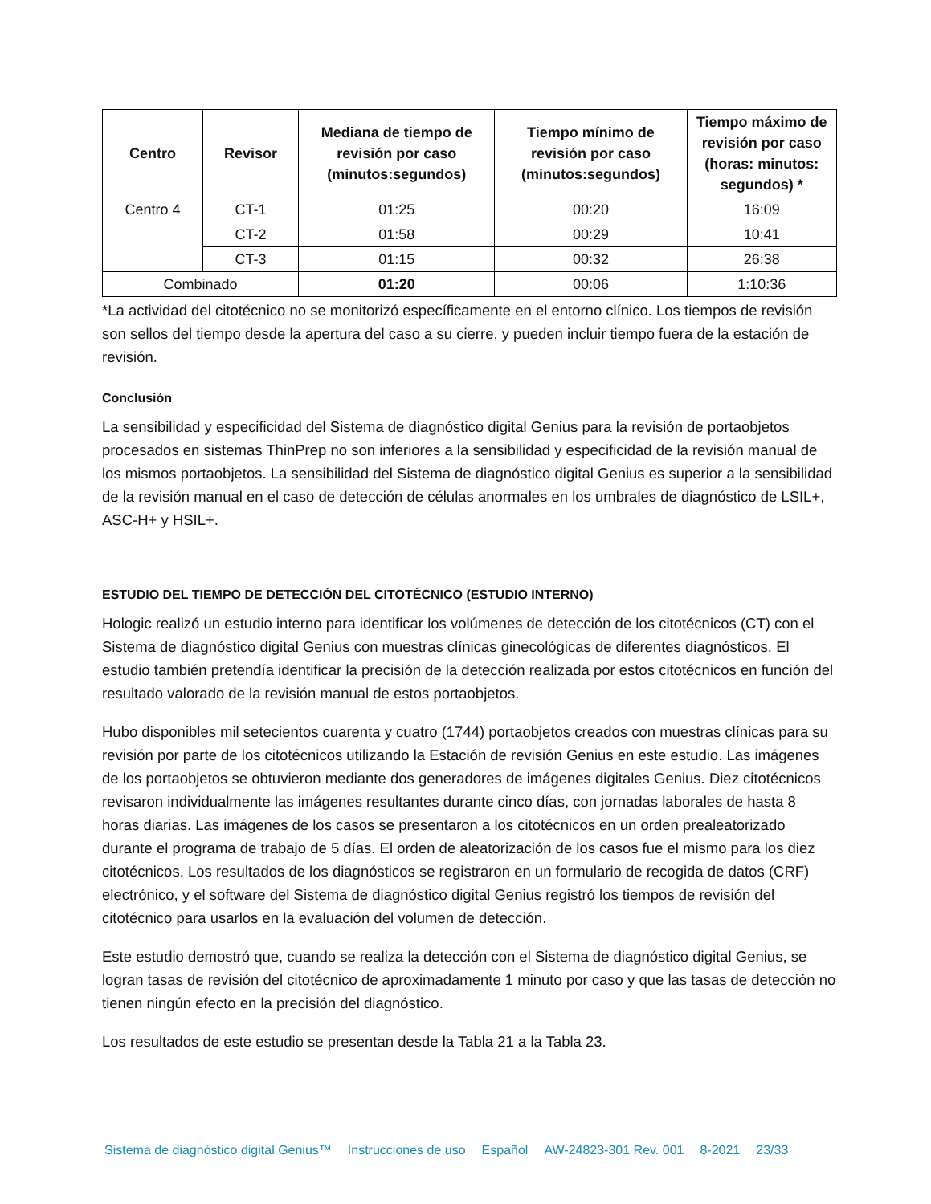| Centro | Revisor | Mediana de tiempo de revisión por caso (minutos:segundos) | Tiempo mínimo de revisión por caso (minutos:segundos) | Tiempo máximo de revisión por caso (horas: minutos: segundos) * |
| --- | --- | --- | --- | --- |
| Centro 4 | CT-1 | 01:25 | 00:20 | 16:09 |
| | CT-2 | 01:58 | 00:29 | 10:41 |
| | CT-3 | 01:15 | 00:32 | 26:38 |
| Combinado | | 01:20 | 00:06 | 1:10:36 |
*La actividad del citotécnico no se monitorizó específicamente en el entorno clínico. Los tiempos de revisión son sellos del tiempo desde la apertura del caso a su cierre, y pueden incluir tiempo fuera de la estación de revisión.
Conclusión
La sensibilidad y especificidad del Sistema de diagnóstico digital Genius para la revisión de portaobjetos procesados en sistemas ThinPrep no son inferiores a la sensibilidad y especificidad de la revisión manual de los mismos portaobjetos. La sensibilidad del Sistema de diagnóstico digital Genius es superior a la sensibilidad de la revisión manual en el caso de detección de células anormales en los umbrales de diagnóstico de LSIL+, ASC-H+ y HSIL+.
ESTUDIO DEL TIEMPO DE DETECCIÓN DEL CITOTÉCNICO (ESTUDIO INTERNO)
Hologic realizó un estudio interno para identificar los volúmenes de detección de los citotécnicos (CT) con el Sistema de diagnóstico digital Genius con muestras clínicas ginecológicas de diferentes diagnósticos. El estudio también pretendía identificar la precisión de la detección realizada por estos citotécnicos en función del resultado valorado de la revisión manual de estos portaobjetos.
Hubo disponibles mil setecientos cuarenta y cuatro (1744) portaobjetos creados con muestras clínicas para su revisión por parte de los citotécnicos utilizando la Estación de revisión Genius en este estudio. Las imágenes de los portaobjetos se obtuvieron mediante dos generadores de imágenes digitales Genius. Diez citotécnicos revisaron individualmente las imágenes resultantes durante cinco días, con jornadas laborales de hasta 8 horas diarias. Las imágenes de los casos se presentaron a los citotécnicos en un orden prealeatorizado durante el programa de trabajo de 5 días. El orden de aleatorización de los casos fue el mismo para los diez citotécnicos. Los resultados de los diagnósticos se registraron en un formulario de recogida de datos (CRF) electrónico, y el software del Sistema de diagnóstico digital Genius registró los tiempos de revisión del citotécnico para usarlos en la evaluación del volumen de detección.
Este estudio demostró que, cuando se realiza la detección con el Sistema de diagnóstico digital Genius, se logran tasas de revisión del citotécnico de aproximadamente 1 minuto por caso y que las tasas de detección no tienen ningún efecto en la precisión del diagnóstico.
Los resultados de este estudio se presentan desde la Tabla 21 a la Tabla 23.
Sistema de diagnóstico digital Genius™ Instrucciones de uso Español AW-24823-301 Rev. 001 8-2021 23/33